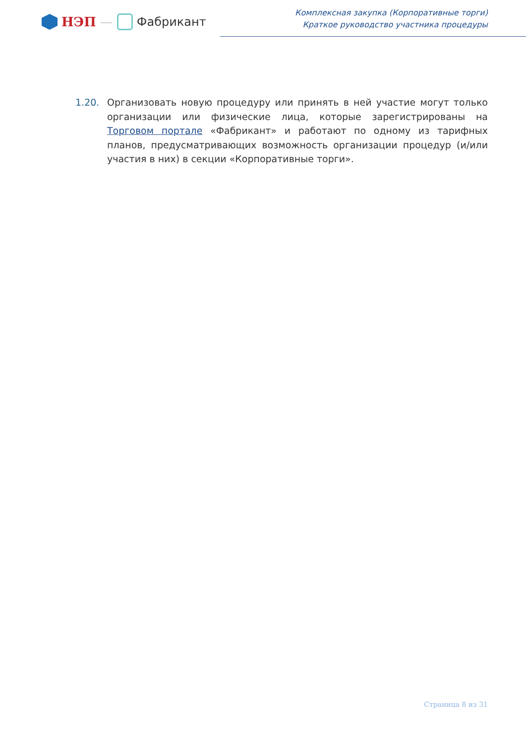НЭП — Фабрикант
Комплексная закупка (Корпоративные торги)
Краткое руководство участника процедуры
1.20. Организовать новую процедуру или принять в ней участие могут только организации или физические лица, которые зарегистрированы на Торговом портале «Фабрикант» и работают по одному из тарифных планов, предусматривающих возможность организации процедур (и/или участия в них) в секции «Корпоративные торги».
Страница 8 из 31